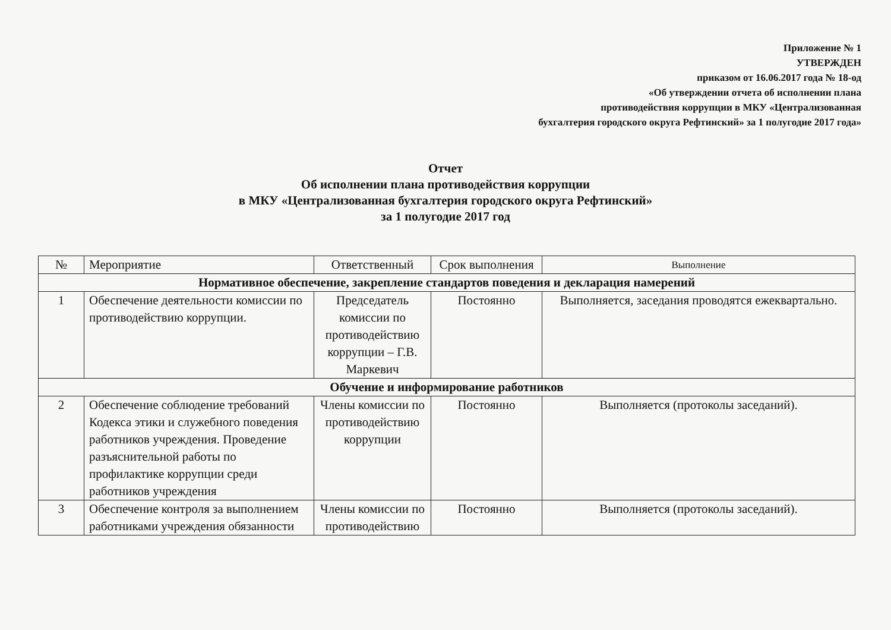Приложение № 1
УТВЕРЖДЕН
приказом от 16.06.2017 года № 18-од
«Об утверждении отчета об исполнении плана
противодействия коррупции в МКУ «Централизованная
бухгалтерия городского округа Рефтинский» за 1 полугодие 2017 года»
Отчет
Об исполнении плана противодействия коррупции
в МКУ «Централизованная бухгалтерия городского округа Рефтинский»
за 1 полугодие 2017 год
| № | Мероприятие | Ответственный | Срок выполнения | Выполнение |
| --- | --- | --- | --- | --- |
| Нормативное обеспечение, закрепление стандартов поведения и декларация намерений | | | | |
| 1 | Обеспечение деятельности комиссии по противодействию коррупции. | Председатель комиссии по противодействию коррупции – Г.В. Маркевич | Постоянно | Выполняется, заседания проводятся ежеквартально. |
| Обучение и информирование работников | | | | |
| 2 | Обеспечение соблюдение требований Кодекса этики и служебного поведения работников учреждения. Проведение разъяснительной работы по профилактике коррупции среди работников учреждения | Члены комиссии по противодействию коррупции | Постоянно | Выполняется (протоколы заседаний). |
| 3 | Обеспечение контроля за выполнением работниками учреждения обязанности | Члены комиссии по противодействию | Постоянно | Выполняется (протоколы заседаний). |